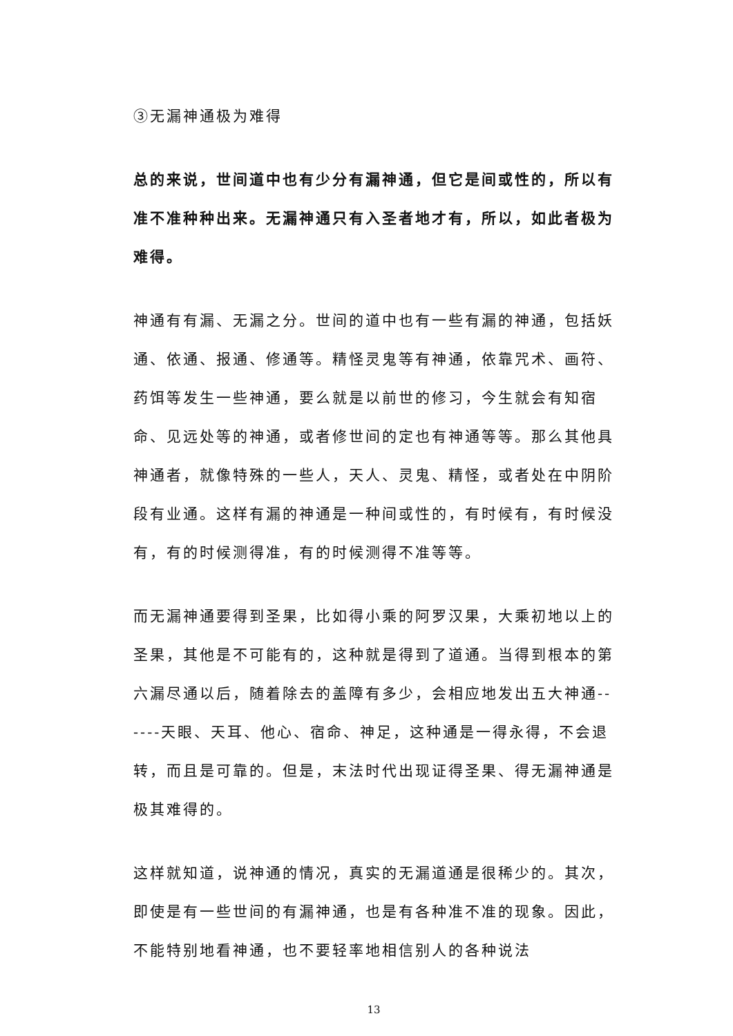③无漏神通极为难得
总的来说，世间道中也有少分有漏神通，但它是间或性的，所以有准不准种种出来。无漏神通只有入圣者地才有，所以，如此者极为难得。
神通有有漏、无漏之分。世间的道中也有一些有漏的神通，包括妖通、依通、报通、修通等。精怪灵鬼等有神通，依靠咒术、画符、药饵等发生一些神通，要么就是以前世的修习，今生就会有知宿命、见远处等的神通，或者修世间的定也有神通等等。那么其他具神通者，就像特殊的一些人，天人、灵鬼、精怪，或者处在中阴阶段有业通。这样有漏的神通是一种间或性的，有时候有，有时候没有，有的时候测得准，有的时候测得不准等等。
而无漏神通要得到圣果，比如得小乘的阿罗汉果，大乘初地以上的圣果，其他是不可能有的，这种就是得到了道通。当得到根本的第六漏尽通以后，随着除去的盖障有多少，会相应地发出五大神通------天眼、天耳、他心、宿命、神足，这种通是一得永得，不会退转，而且是可靠的。但是，末法时代出现证得圣果、得无漏神通是极其难得的。
这样就知道，说神通的情况，真实的无漏道通是很稀少的。其次，即使是有一些世间的有漏神通，也是有各种准不准的现象。因此，不能特别地看神通，也不要轻率地相信别人的各种说法
13